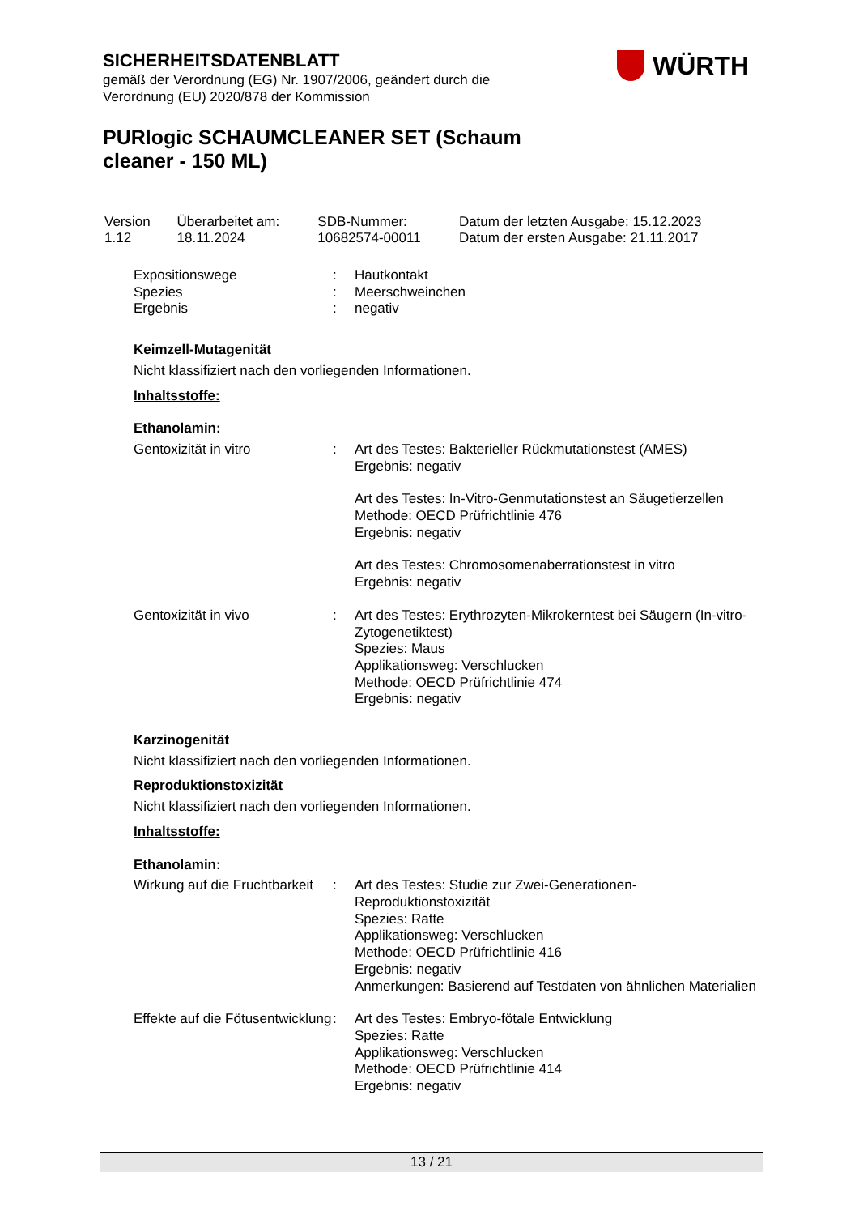SICHERHEITSDATENBLATT
gemäß der Verordnung (EG) Nr. 1907/2006, geändert durch die Verordnung (EU) 2020/878 der Kommission
WÜRTH
PURlogic SCHAUMCLEANER SET (Schaum cleaner - 150 ML)
| Version 1.12 | Überarbeitet am: 18.11.2024 | SDB-Nummer: 10682574-00011 | Datum der letzten Ausgabe: 15.12.2023 Datum der ersten Ausgabe: 21.11.2017 |
| Expositionswege | : | Hautkontakt |
| Spezies | : | Meerschweinchen |
| Ergebnis | : | negativ |
Keimzell-Mutagenität
Nicht klassifiziert nach den vorliegenden Informationen.
Inhaltsstoffe:
Ethanolamin:
| Gentoxizität in vitro | : | Art des Testes: Bakterieller Rückmutationstest (AMES) Ergebnis: negativ Art des Testes: In-Vitro-Genmutationstest an Säugetierzellen Methode: OECD Prüfrichtlinie 476 Ergebnis: negativ Art des Testes: Chromosomenaberrationstest in vitro Ergebnis: negativ |
| Gentoxizität in vivo | : | Art des Testes: Erythrozyten-Mikrokerntest bei Säugern (In-vitro-Zytogenetiktest) Spezies: Maus Applikationsweg: Verschlucken Methode: OECD Prüfrichtlinie 474 Ergebnis: negativ |
Karzinogenität
Nicht klassifiziert nach den vorliegenden Informationen.
Reproduktionstoxizität
Nicht klassifiziert nach den vorliegenden Informationen.
Inhaltsstoffe:
Ethanolamin:
| Wirkung auf die Fruchtbarkeit | : | Art des Testes: Studie zur Zwei-Generationen-Reproduktionstoxizität Spezies: Ratte Applikationsweg: Verschlucken Methode: OECD Prüfrichtlinie 416 Ergebnis: negativ Anmerkungen: Basierend auf Testdaten von ähnlichen Materialien |
| Effekte auf die Fötusentwicklung | : | Art des Testes: Embryo-fötale Entwicklung Spezies: Ratte Applikationsweg: Verschlucken Methode: OECD Prüfrichtlinie 414 Ergebnis: negativ |
13 / 21